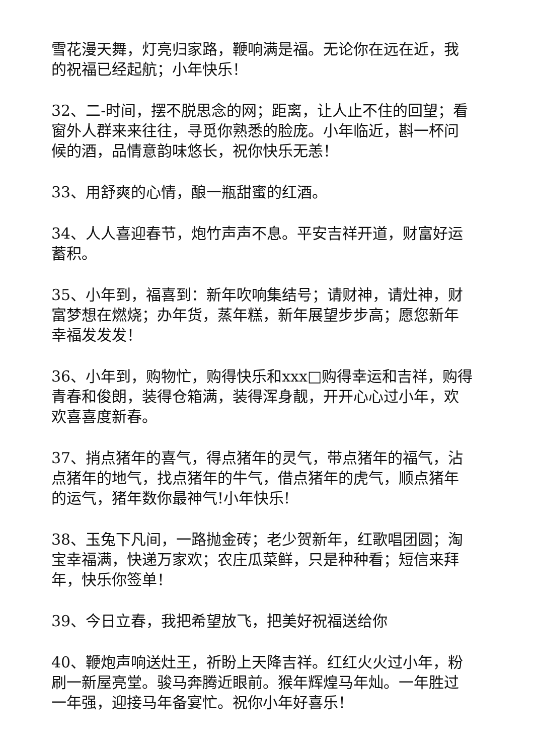雪花漫天舞，灯亮归家路，鞭响满是福。无论你在远在近，我的祝福已经起航；小年快乐！
32、二-时间，摆不脱思念的网；距离，让人止不住的回望；看窗外人群来来往往，寻觅你熟悉的脸庞。小年临近，斟一杯问候的酒，品情意韵味悠长，祝你快乐无恙！
33、用舒爽的心情，酿一瓶甜蜜的红酒。
34、人人喜迎春节，炮竹声声不息。平安吉祥开道，财富好运蓄积。
35、小年到，福喜到：新年吹响集结号；请财神，请灶神，财富梦想在燃烧；办年货，蒸年糕，新年展望步步高；愿您新年幸福发发发！
36、小年到，购物忙，购得快乐和xxx□购得幸运和吉祥，购得青春和俊朗，装得仓箱满，装得浑身靓，开开心心过小年，欢欢喜喜度新春。
37、捎点猪年的喜气，得点猪年的灵气，带点猪年的福气，沾点猪年的地气，找点猪年的牛气，借点猪年的虎气，顺点猪年的运气，猪年数你最神气!小年快乐!
38、玉兔下凡间，一路抛金砖；老少贺新年，红歌唱团圆；淘宝幸福满，快递万家欢；农庄瓜菜鲜，只是种种看；短信来拜年，快乐你签单！
39、今日立春，我把希望放飞，把美好祝福送给你
40、鞭炮声响送灶王，祈盼上天降吉祥。红红火火过小年，粉刷一新屋亮堂。骏马奔腾近眼前。猴年辉煌马年灿。一年胜过一年强，迎接马年备宴忙。祝你小年好喜乐！